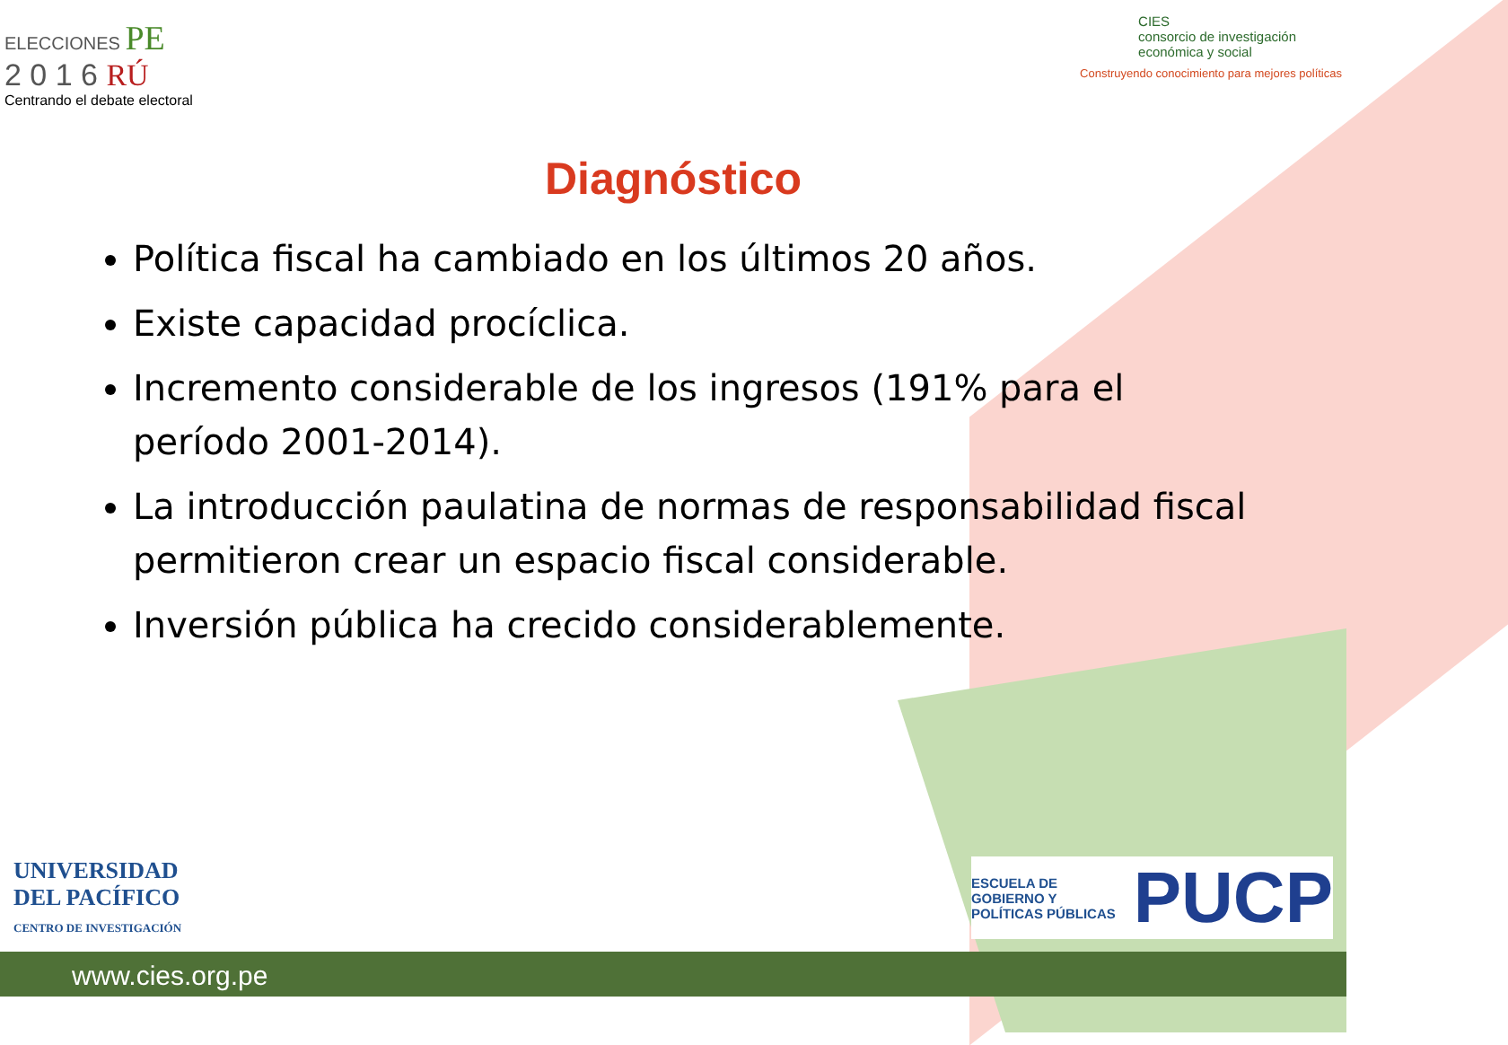ELECCIONES PE
2 0 1 6 RÚ
Centrando el debate electoral
CIES
consorcio de investigación
económica y social
Construyendo conocimiento para mejores políticas
Diagnóstico
Política fiscal ha cambiado en los últimos 20 años.
Existe capacidad procíclica.
Incremento considerable de los ingresos (191% para el período 2001-2014).
La introducción paulatina de normas de responsabilidad fiscal permitieron crear un espacio fiscal considerable.
Inversión pública ha crecido considerablemente.
UNIVERSIDAD
DEL PACÍFICO
CENTRO DE INVESTIGACIÓN
ESCUELA DE
GOBIERNO Y
POLÍTICAS PÚBLICAS
PUCP
www.cies.org.pe